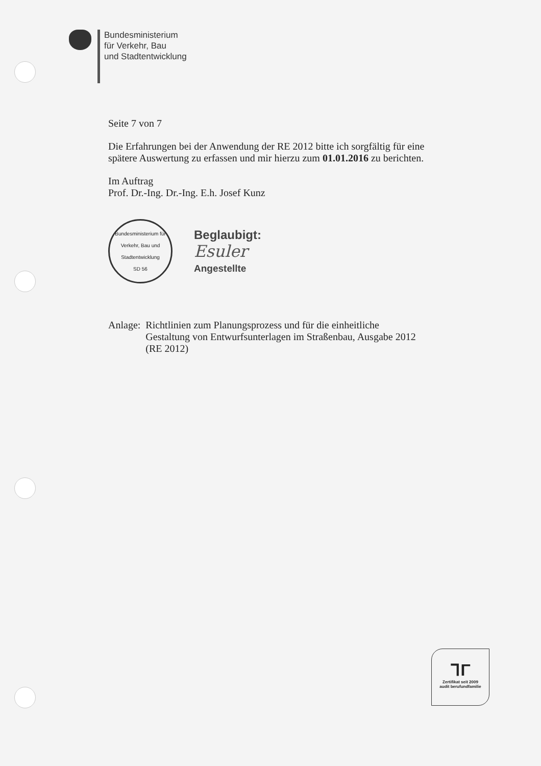Bundesministerium
für Verkehr, Bau
und Stadtentwicklung
Seite 7 von 7
Die Erfahrungen bei der Anwendung der RE 2012 bitte ich sorgfältig für eine spätere Auswertung zu erfassen und mir hierzu zum 01.01.2016 zu berichten.
Im Auftrag
Prof. Dr.-Ing. Dr.-Ing. E.h. Josef Kunz
Bundesministerium für Verkehr, Bau und Stadtentwicklung
SD 56
Beglaubigt:
Esuler
Angestellte
Anlage: Richtlinien zum Planungsprozess und für die einheitliche Gestaltung von Entwurfsunterlagen im Straßenbau, Ausgabe 2012 (RE 2012)
ᒣΓ
Zertifikat seit 2009
audit berufundfamilie